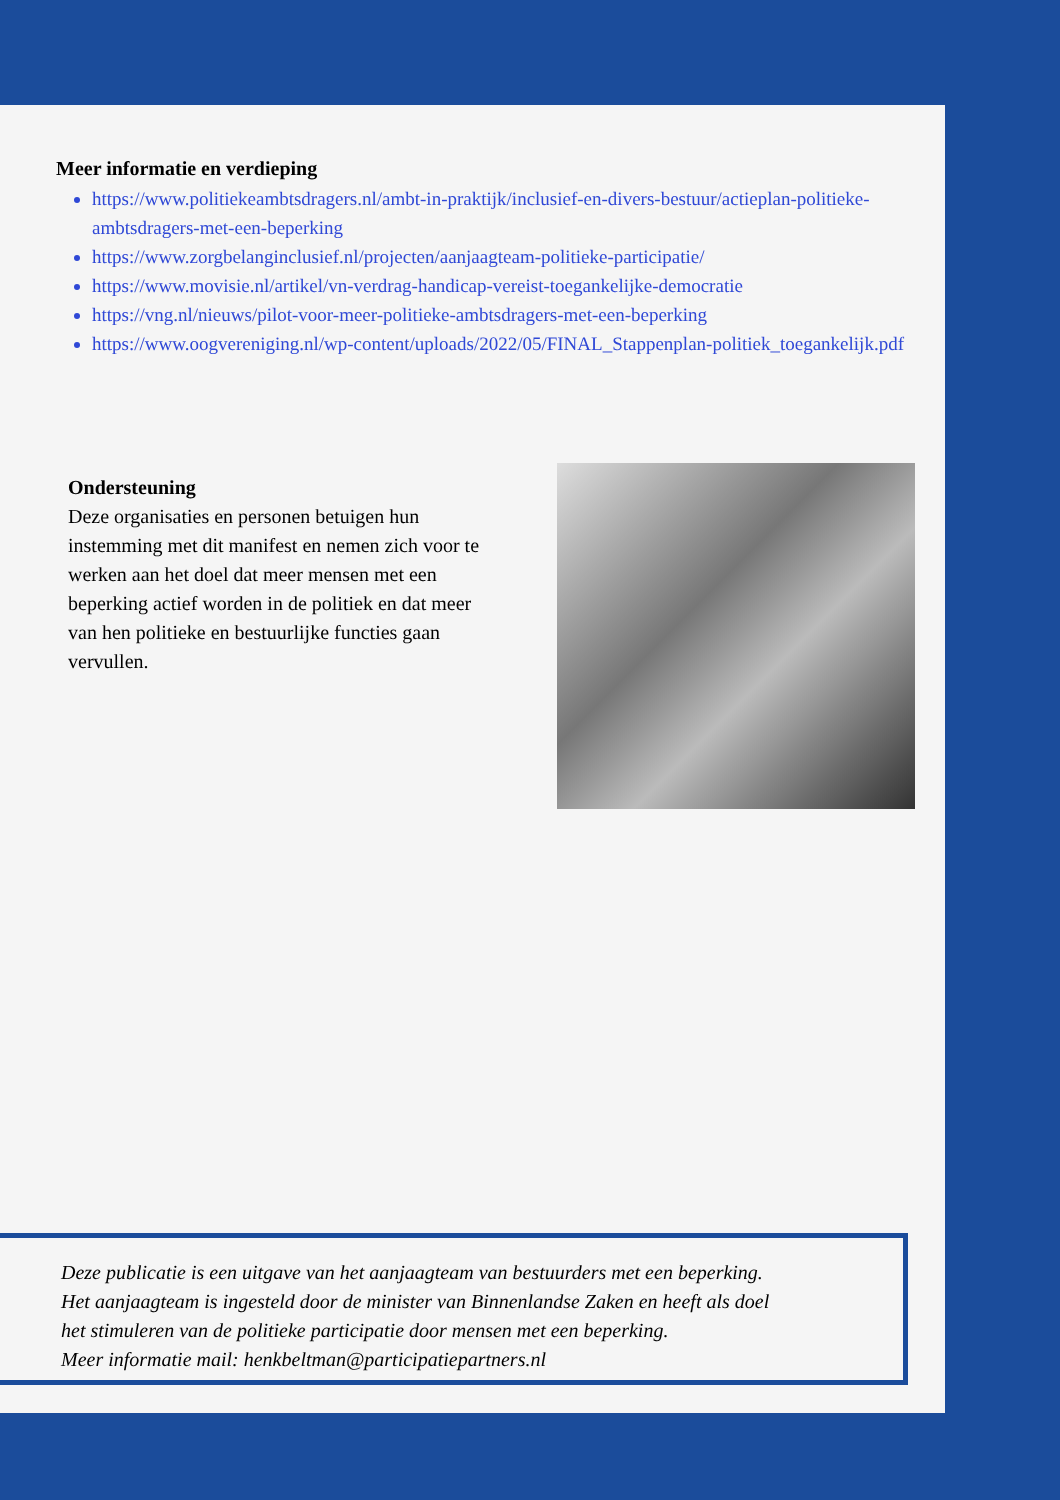Meer informatie en verdieping
https://www.politiekeambtsdragers.nl/ambt-in-praktijk/inclusief-en-divers-bestuur/actieplan-politieke-ambtsdragers-met-een-beperking
https://www.zorgbelanginclusief.nl/projecten/aanjaagteam-politieke-participatie/
https://www.movisie.nl/artikel/vn-verdrag-handicap-vereist-toegankelijke-democratie
https://vng.nl/nieuws/pilot-voor-meer-politieke-ambtsdragers-met-een-beperking
https://www.oogvereniging.nl/wp-content/uploads/2022/05/FINAL_Stappenplan-politiek_toegankelijk.pdf
Ondersteuning
Deze organisaties en personen betuigen hun instemming met dit manifest en nemen zich voor te werken aan het doel dat meer mensen met een beperking actief worden in de politiek en dat meer van hen politieke en bestuurlijke functies gaan vervullen.
Deze publicatie is een uitgave van het aanjaagteam van bestuurders met een beperking.
Het aanjaagteam is ingesteld door de minister van Binnenlandse Zaken en heeft als doel
het stimuleren van de politieke participatie door mensen met een beperking.
Meer informatie mail: henkbeltman@participatiepartners.nl